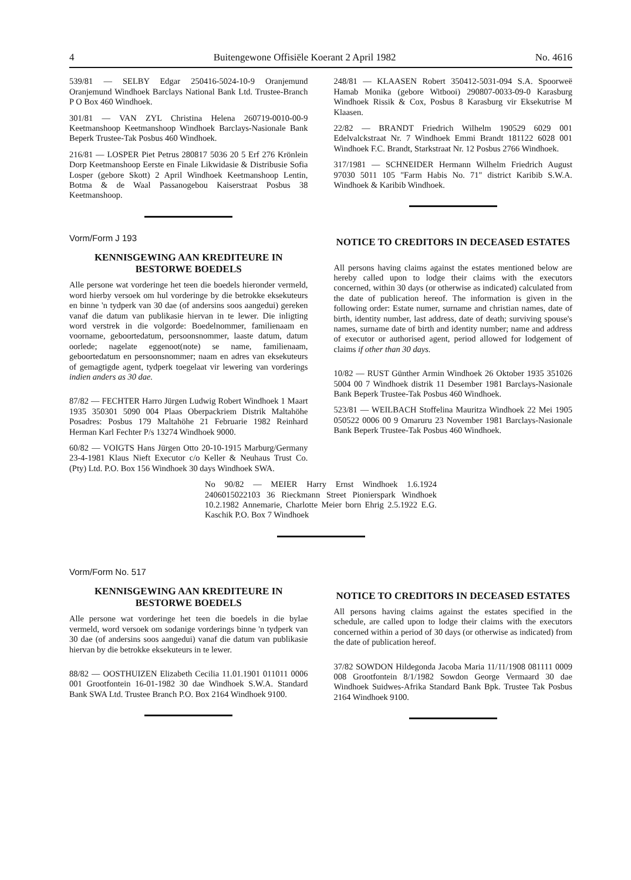4 Buitengewone Offisiële Koerant 2 April 1982 No. 4616
539/81 — SELBY Edgar 250416-5024-10-9 Oranjemund Oranjemund Windhoek Barclays National Bank Ltd. Trustee-Branch P O Box 460 Windhoek.
301/81 — VAN ZYL Christina Helena 260719-0010-00-9 Keetmanshoop Keetmanshoop Windhoek Barclays-Nasionale Bank Beperk Trustee-Tak Posbus 460 Windhoek.
216/81 — LOSPER Piet Petrus 280817 5036 20 5 Erf 276 Krönlein Dorp Keetmanshoop Eerste en Finale Likwidasie & Distribusie Sofia Losper (gebore Skott) 2 April Windhoek Keetmanshoop Lentin, Botma & de Waal Passanogebou Kaiserstraat Posbus 38 Keetmanshoop.
Vorm/Form J 193
KENNISGEWING AAN KREDITEURE IN BESTORWE BOEDELS
Alle persone wat vorderinge het teen die boedels hieronder vermeld, word hierby versoek om hul vorderinge by die betrokke eksekuteurs en binne 'n tydperk van 30 dae (of andersins soos aangedui) gereken vanaf die datum van publikasie hiervan in te lewer. Die inligting word verstrek in die volgorde: Boedelnommer, familienaam en voorname, geboortedatum, persoonsnommer, laaste datum, datum oorlede; nagelate eggenoot(note) se name, familienaam, geboortedatum en persoonsnommer; naam en adres van eksekuteurs of gemagtigde agent, tydperk toegelaat vir lewering van vorderings indien anders as 30 dae.
87/82 — FECHTER Harro Jürgen Ludwig Robert Windhoek 1 Maart 1935 350301 5090 004 Plaas Oberpackriem Distrik Maltahöhe Posadres: Posbus 179 Maltahöhe 21 Februarie 1982 Reinhard Herman Karl Fechter P/s 13274 Windhoek 9000.
60/82 — VOIGTS Hans Jürgen Otto 20-10-1915 Marburg/Germany 23-4-1981 Klaus Nieft Executor c/o Keller & Neuhaus Trust Co. (Pty) Ltd. P.O. Box 156 Windhoek 30 days Windhoek SWA.
248/81 — KLAASEN Robert 350412-5031-094 S.A. Spoorweë Hamab Monika (gebore Witbooi) 290807-0033-09-0 Karasburg Windhoek Rissik & Cox, Posbus 8 Karasburg vir Eksekutrise M Klaasen.
22/82 — BRANDT Friedrich Wilhelm 190529 6029 001 Edelvalckstraat Nr. 7 Windhoek Emmi Brandt 181122 6028 001 Windhoek F.C. Brandt, Starkstraat Nr. 12 Posbus 2766 Windhoek.
317/1981 — SCHNEIDER Hermann Wilhelm Friedrich August 97030 5011 105 "Farm Habis No. 71" district Karibib S.W.A. Windhoek & Karibib Windhoek.
NOTICE TO CREDITORS IN DECEASED ESTATES
All persons having claims against the estates mentioned below are hereby called upon to lodge their claims with the executors concerned, within 30 days (or otherwise as indicated) calculated from the date of publication hereof. The information is given in the following order: Estate numer, surname and christian names, date of birth, identity number, last address, date of death; surviving spouse's names, surname date of birth and identity number; name and address of executor or authorised agent, period allowed for lodgement of claims if other than 30 days.
10/82 — RUST Günther Armin Windhoek 26 Oktober 1935 351026 5004 00 7 Windhoek distrik 11 Desember 1981 Barclays-Nasionale Bank Beperk Trustee-Tak Posbus 460 Windhoek.
523/81 — WEILBACH Stoffelina Mauritza Windhoek 22 Mei 1905 050522 0006 00 9 Omaruru 23 November 1981 Barclays-Nasionale Bank Beperk Trustee-Tak Posbus 460 Windhoek.
No 90/82 — MEIER Harry Ernst Windhoek 1.6.1924 2406015022103 36 Rieckmann Street Pionierspark Windhoek 10.2.1982 Annemarie, Charlotte Meier born Ehrig 2.5.1922 E.G. Kaschik P.O. Box 7 Windhoek
Vorm/Form No. 517
KENNISGEWING AAN KREDITEURE IN BESTORWE BOEDELS
Alle persone wat vorderinge het teen die boedels in die bylae vermeld, word versoek om sodanige vorderings binne 'n tydperk van 30 dae (of andersins soos aangedui) vanaf die datum van publikasie hiervan by die betrokke eksekuteurs in te lewer.
88/82 — OOSTHUIZEN Elizabeth Cecilia 11.01.1901 011011 0006 001 Grootfontein 16-01-1982 30 dae Windhoek S.W.A. Standard Bank SWA Ltd. Trustee Branch P.O. Box 2164 Windhoek 9100.
NOTICE TO CREDITORS IN DECEASED ESTATES
All persons having claims against the estates specified in the schedule, are called upon to lodge their claims with the executors concerned within a period of 30 days (or otherwise as indicated) from the date of publication hereof.
37/82 SOWDON Hildegonda Jacoba Maria 11/11/1908 081111 0009 008 Grootfontein 8/1/1982 Sowdon George Vermaard 30 dae Windhoek Suidwes-Afrika Standard Bank Bpk. Trustee Tak Posbus 2164 Windhoek 9100.